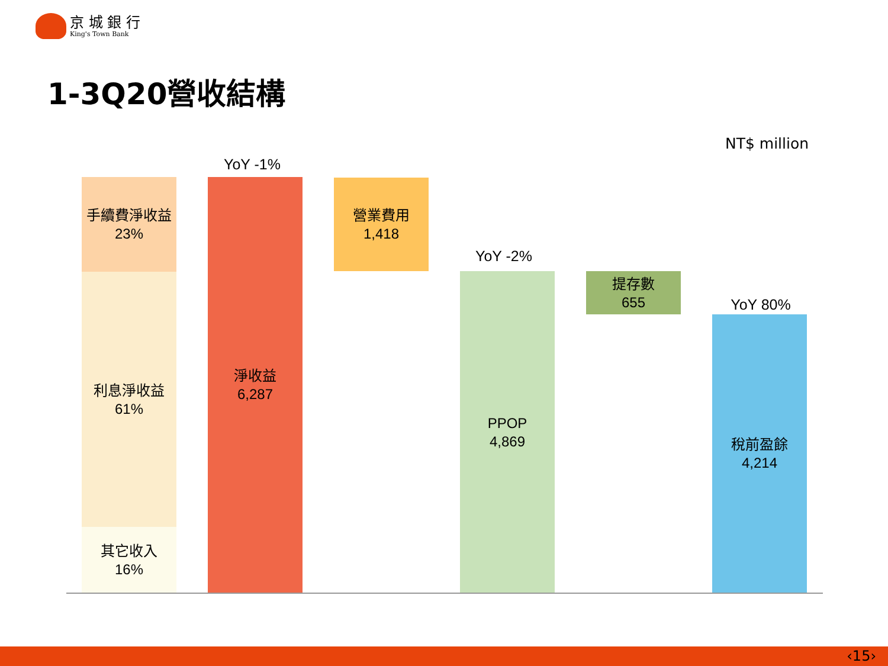京 城 銀 行
King's Town Bank
1-3Q20營收結構
NT$ million
手續費淨收益
23%
利息淨收益
61%
其它收入
16%
YoY -1%
淨收益
6,287
營業費用
1,418
YoY -2%
PPOP
4,869
提存數
655
YoY 80%
稅前盈餘
4,214
‹15›